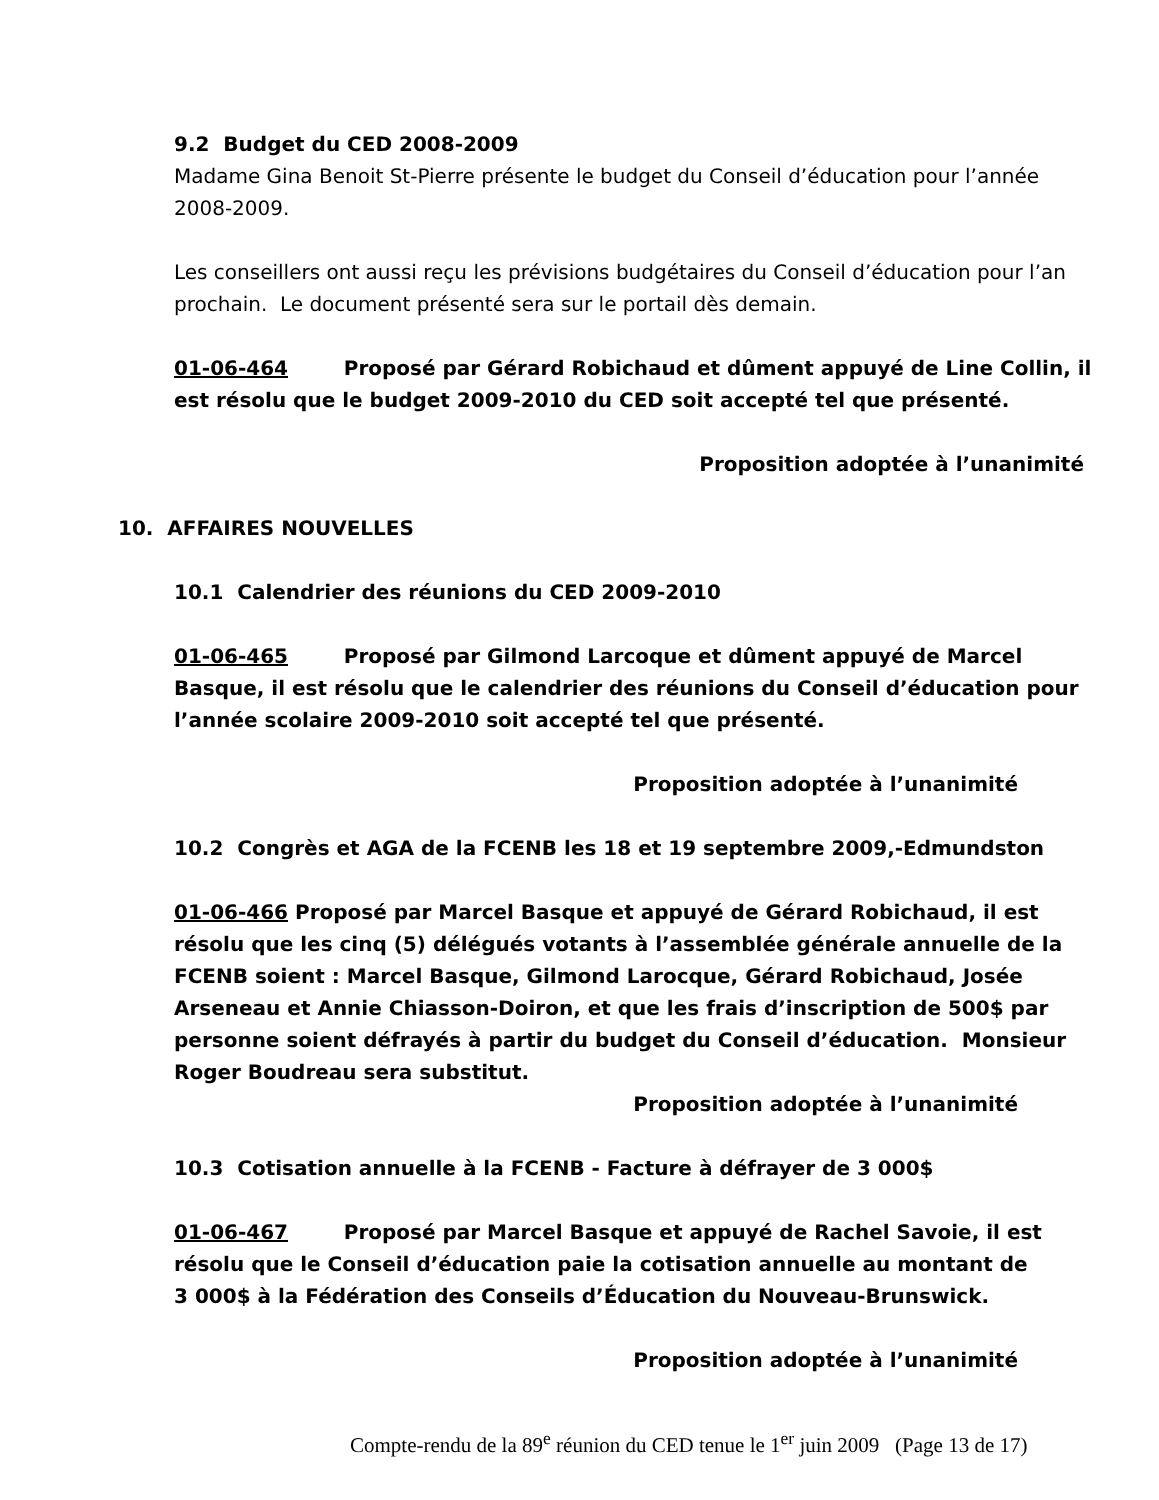9.2 Budget du CED 2008-2009
Madame Gina Benoit St-Pierre présente le budget du Conseil d’éducation pour l’année 2008-2009.
Les conseillers ont aussi reçu les prévisions budgétaires du Conseil d’éducation pour l’an prochain. Le document présenté sera sur le portail dès demain.
01-06-464 Proposé par Gérard Robichaud et dûment appuyé de Line Collin, il est résolu que le budget 2009-2010 du CED soit accepté tel que présenté.
Proposition adoptée à l’unanimité
10. AFFAIRES NOUVELLES
10.1 Calendrier des réunions du CED 2009-2010
01-06-465 Proposé par Gilmond Larcoque et dûment appuyé de Marcel Basque, il est résolu que le calendrier des réunions du Conseil d’éducation pour l’année scolaire 2009-2010 soit accepté tel que présenté.
Proposition adoptée à l’unanimité
10.2 Congrès et AGA de la FCENB les 18 et 19 septembre 2009,-Edmundston
01-06-466 Proposé par Marcel Basque et appuyé de Gérard Robichaud, il est résolu que les cinq (5) délégués votants à l’assemblée générale annuelle de la FCENB soient : Marcel Basque, Gilmond Larocque, Gérard Robichaud, Josée Arseneau et Annie Chiasson-Doiron, et que les frais d’inscription de 500$ par personne soient défrayés à partir du budget du Conseil d’éducation. Monsieur Roger Boudreau sera substitut.
Proposition adoptée à l’unanimité
10.3 Cotisation annuelle à la FCENB - Facture à défrayer de 3 000$
01-06-467 Proposé par Marcel Basque et appuyé de Rachel Savoie, il est résolu que le Conseil d’éducation paie la cotisation annuelle au montant de
3 000$ à la Fédération des Conseils d’Éducation du Nouveau-Brunswick.
Proposition adoptée à l’unanimité
Compte-rendu de la 89<sup>e</sup> réunion du CED tenue le 1<sup>er</sup> juin 2009 (Page 13 de 17)